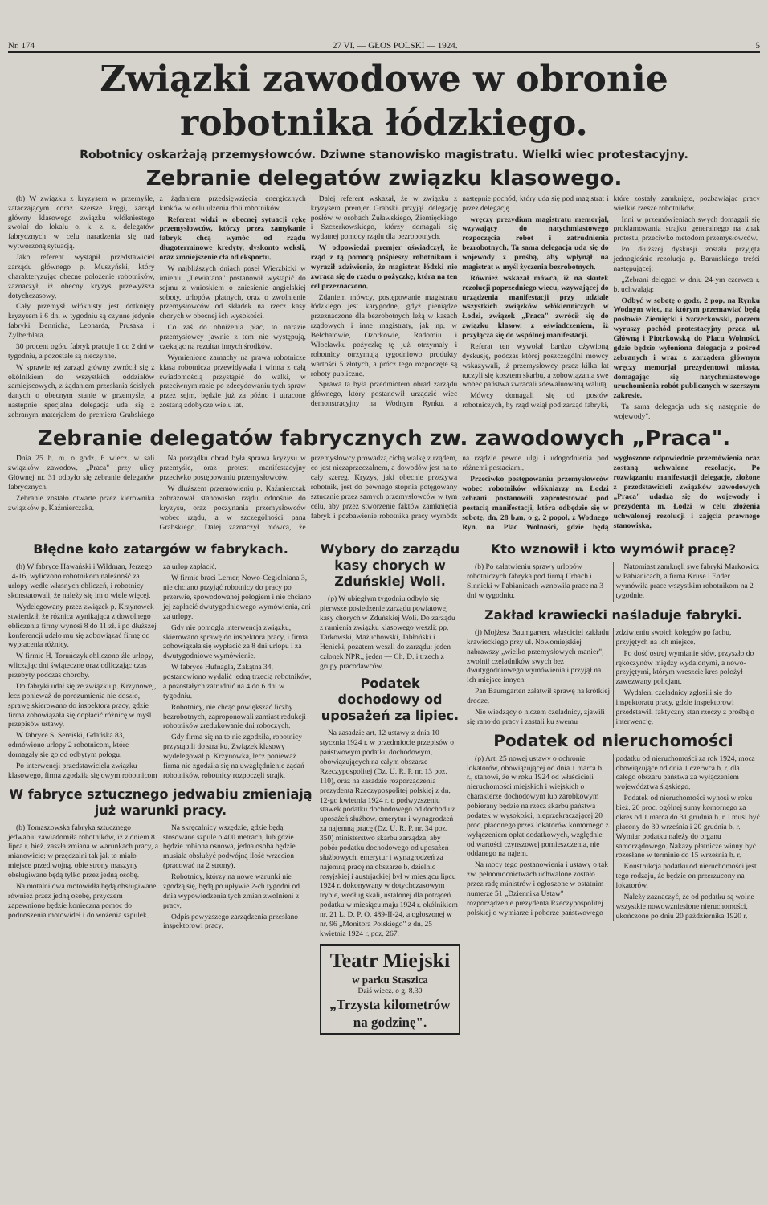Nr. 174 27 VI. — GŁOS POLSKI — 1924. 5
Związki zawodowe w obronie robotnika łódzkiego.
Robotnicy oskarżają przemysłowców. Dziwne stanowisko magistratu. Wielki wiec protestacyjny.
Zebranie delegatów związku klasowego.
(b) W związku z kryzysem w przemyśle, zataczającym coraz szersze kręgi, zarząd główny klasowego związku włókniestego zwołał do lokalu o. k. z. z. delegatów fabrycznych w celu naradzenia się nad wytworzoną sytuacją.
Jako referent wystąpił przedstawiciel zarządu głównego p. Muszyński, który charakteryzując obecne położenie robotników, zaznaczył, iż obecny kryzys przewyższa dotychczasowy.
Cały przemysł włóknisty jest dotknięty kryzysem i 6 dni w tygodniu są czynne jedynie fabryki Bennicha, Leonarda, Prusaka i Zylberblata.
30 procent ogółu fabryk pracuje 1 do 2 dni w tygodniu, a pozostałe są nieczynne.
W sprawie tej zarząd główny zwrócił się z okólnikiem do wszystkich oddziałów zamiejscowych, z żądaniem przesłania ścisłych danych o obecnym stanie w przemyśle, a następnie specjalna delegacja uda się z zebranym materjałem do premiera Grabskiego z żądaniem przedsięwzięcia energicznych kroków w celu ulżenia doli robotników.
Referent widzi w obecnej sytuacji rękę przemysłowców, którzy przez zamykanie fabryk chcą wymóc od rządu długoterminowe kredyty, dyskonto weksli, oraz zmniejszenie cła od eksportu.
W najbliższych dniach poseł Wierzbicki w imieniu „Lewiatana" postanowił wystąpić do sejmu z wnioskiem o zniesienie angielskiej soboty, urlopów płatnych, oraz o zwolnienie przemysłowców od składek na rzecz kasy chorych w obecnej ich wysokości.
Co zaś do obniżenia płac, to narazie przemysłowcy jawnie z tem nie występują, czekając na rezultat innych środków.
Wymienione zamachy na prawa robotnicze klasa robotnicza przewidywała i winna z całą świadomością przystąpić do walki, w przeciwnym razie po zdecydowaniu tych spraw przez sejm, będzie już za późno i utracone zostaną zdobycze wielu lat.
Dalej referent wskazał, że w związku z kryzysem premjer Grabski przyjął delegację posłów w osobach Żuławskiego, Ziemięckiego i Szczerkowskiego, którzy domagali się wydatnej pomocy rządu dla bezrobotnych.
W odpowiedzi premjer oświadczył, że rząd z tą pomocą pośpieszy robotnikom i wyraził zdziwienie, że magistrat łódzki nie zwraca się do rządu o pożyczkę, która na ten cel przeznaczono.
Zdaniem mówcy, postępowanie magistratu łódzkiego jest karygodne, gdyż pieniądze przeznaczone dla bezrobotnych leżą w kasach rządowych i inne magistraty, jak np. w Bełchatowie, Ozorkowie, Radomiu i Włocławku pożyczkę tę już otrzymały i robotnicy otrzymują tygodniowo produkty wartości 5 złotych, a prócz tego rozpoczęte są roboty publiczne.
Sprawa ta była przedmiotem obrad zarządu głównego, który postanowił urządzić wiec demonstracyjny na Wodnym Rynku, a następnie pochód, który uda się pod magistrat i przez delegację
wręczy prezydium magistratu memorjał, wzywający do natychmiastowego rozpoczęcia robót i zatrudnienia bezrobotnych. Ta sama delegacja uda się do wojewody z prośbą, aby wpłynął na magistrat w myśl życzenia bezrobotnych.
Również wskazał mówca, iż na skutek rezolucji poprzedniego wiecu, wzywającej do urządzenia manifestacji przy udziale wszystkich związków włókienniczych w Łodzi, związek „Praca" zwrócił się do związku klasow. z oświadczeniem, iż przyłącza się do wspólnej manifestacji.
Referat ten wywołał bardzo ożywioną dyskusję, podczas której poszczególni mówcy wskazywali, iż przemysłowcy przez kilka lat tuczyli się kosztem skarbu, a zobowiązania swe wobec państwa zwracali zdewaluowaną walutą.
Mówcy domagali się od posłów robotniczych, by rząd wziął pod zarząd fabryki, które zostały zamknięte, pozbawiając pracy wielkie rzesze robotników.
Inni w przemówieniach swych domagali się proklamowania strajku generalnego na znak protestu, przeciwko metodom przemysłowców.
Po dłuższej dyskusji została przyjęta jednogłośnie rezolucja p. Barańskiego treści następującej:
„Zebrani delegaci w dniu 24-ym czerwca r. b. uchwalają:
Odbyć w sobotę o godz. 2 pop. na Rynku Wodnym wiec, na którym przemawiać będą posłowie Ziemięcki i Szczerkowski, poczem wyruszy pochód protestacyjny przez ul. Główną i Piotrkowską do Placu Wolności, gdzie będzie wyłoniona delegacja z pośród zebranych i wraz z zarządem głównym wręczy memorjał prezydentowi miasta, domagając się natychmiastowego uruchomienia robót publicznych w szerszym zakresie.
Ta sama delegacja uda się następnie do wojewody".
Zebranie delegatów fabrycznych zw. zawodowych „Praca".
Dnia 25 b. m. o godz. 6 wiecz. w sali związków zawodow. „Praca" przy ulicy Głównej nr. 31 odbyło się zebranie delegatów fabrycznych.
Zebranie zostało otwarte przez kierownika związków p. Kaźmierczaka.
Na porządku obrad była sprawa kryzysu w przemyśle, oraz protest manifestacyjny przeciwko postępowaniu przemysłowców.
W dłuższem przemówieniu p. Kaźmierczak zobrazował stanowisko rządu odnośnie do kryzysu, oraz poczynania przemysłowców wobec rządu, a w szczególności pana Grabskiego. Dalej zaznaczył mówca, że przemysłowcy prowadzą cichą walkę z rządem, co jest niezaprzeczalnem, a dowodów jest na to cały szereg. Kryzys, jaki obecnie przeżywa robotnik, jest do pewnego stopnia potęgowany sztucznie przez samych przemysłowców w tym celu, aby przez stworzenie faktów zamknięcia fabryk i pozbawienie robotnika pracy wymódz na rządzie pewne ulgi i udogodnienia pod różnemi postaciami.
Przeciwko postępowaniu przemysłowców wobec robotników włókniarzy m. Łodzi zebrani postanowili zaprotestować pod postacią manifestacji, która odbędzie się w sobotę, dn. 28 b.m. o g. 2 popoł. z Wodnego Ryn. na Plac Wolności, gdzie będą wygłoszone odpowiednie przemówienia oraz zostaną uchwalone rezolucje. Po rozwiązaniu manifestacji delegacje, złożone z przedstawicieli związków zawodowych „Praca" udadzą się do wojewody i prezydenta m. Łodzi w celu złożenia uchwalonej rezolucji i zajęcia prawnego stanowiska.
Błędne koło zatargów w fabrykach.
(h) W fabryce Hawański i Wildman, Jerzego 14-16, wyliczono robotnikom należność za urlopy wedle własnych obliczeń, i robotnicy skonstatowali, że należy się im o wiele więcej.
Wydelegowany przez związek p. Krzynowek stwierdził, że różnica wynikająca z dowolnego obliczenia firmy wynosi 8 do 11 zł. i po dłuższej konferencji udało mu się zobowiązać firmę do wypłacenia różnicy.
W firmie H. Toruńczyk obliczono źle urlopy, wliczając dni świąteczne oraz odliczając czas przebyty podczas choroby.
Do fabryki udał się ze związku p. Krzynowej, lecz ponieważ do porozumienia nie doszło, sprawę skierowano do inspektora pracy, gdzie firma zobowiązała się dopłacić różnicę w myśl przepisów ustawy.
W fabryce S. Sereiski, Gdańska 83, odmówiono urlopy 2 robotnicom, które domagały się go od odbytym połogu.
Po interwencji przedstawiciela związku klasowego, firma zgodziła się owym robotnicom za urlop zapłacić.
W firmie braci Lerner, Nowo-Cegielniana 3, nie chciano przyjąć robotnicy do pracy po przerwie, spowodowanej połogiem i nie chciano jej zapłacić dwutygodniowego wymówienia, ani za urlopy.
Gdy nie pomogła interwencja związku, skierowano sprawę do inspektora pracy, i firma zobowiązała się wypłacić za 8 dni urlopu i za dwutygodniowe wymówienie.
W fabryce Hufnagla, Zakątna 34, postanowiono wydalić jedną trzecią robotników, a pozostałych zatrudnić na 4 do 6 dni w tygodniu.
Robotnicy, nie chcąc powiększać liczby bezrobotnych, zaproponowali zamiast redukcji robotników zredukowanie dni roboczych.
Gdy firma się na to nie zgodziła, robotnicy przystąpili do strajku. Związek klasowy wydelegował p. Krzynowka, lecz ponieważ firma nie zgodziła się na uwzględnienie żądań robotników, robotnicy rozpoczęli strajk.
W fabryce sztucznego jedwabiu zmieniają już warunki pracy.
(b) Tomaszowska fabryka sztucznego jedwabiu zawiadomiła robotników, iż z dniem 8 lipca r. bież. zaszła zmiana w warunkach pracy, a mianowicie: w przędzalni tak jak to miało miejsce przed wojną, obie strony maszyny obsługiwane będą tylko przez jedną osobę.
Na motalni dwa motowidła będą obsługiwane również przez jedną osobę, przyczem zapewniono będzie konieczna pomoc do podnoszenia motowideł i do wożenia szpulek.
Na skręcalnicy wszędzie, gdzie będą stosowane szpule o 400 metrach, lub gdzie będzie robiona osnowa, jedna osoba będzie musiała obsłużyć podwójną ilość wrzecion (pracować na 2 strony).
Robotnicy, którzy na nowe warunki nie zgodzą się, będą po upływie 2-ch tygodni od dnia wypowiedzenia tych zmian zwolnieni z pracy.
Odpis powyższego zarządzenia przesłano inspektorowi pracy.
Wybory do zarządu kasy chorych w Zduńskiej Woli.
(p) W ubiegłym tygodniu odbyło się pierwsze posiedzenie zarządu powiatowej kasy chorych w Zduńskiej Woli. Do zarządu z ramienia związku klasowego weszli: pp. Tarkowski, Mażuchowski, Jabłoński i Henicki, pozatem weszli do zarządu: jeden członek NPR., jeden — Ch. D. i trzech z grupy pracodawców.
Podatek dochodowy od uposażeń za lipiec.
Na zasadzie art. 12 ustawy z dnia 10 stycznia 1924 r. w przedmiocie przepisów o państwowym podatku dochodowym, obowiązujących na całym obszarze Rzeczypospolitej (Dz. U. R. P. nr. 13 poz. 110), oraz na zasadzie rozporządzenia prezydenta Rzeczypospolitej polskiej z dn. 12-go kwietnia 1924 r. o podwyższeniu stawek podatku dochodowego od dochodu z uposażeń służbow. emerytur i wynagrodzeń za najemną pracę (Dz. U. R. P. nr. 34 poz. 350) ministerstwo skarbu zarządza, aby pobór podatku dochodowego od uposażeń służbowych, emerytur i wynagrodzeń za najemną pracę na obszarze b. dzielnic rosyjskiej i austrjackiej był w miesiącu lipcu 1924 r. dokonywany w dotychczasowym trybie, według skali, ustalonej dla potrąceń podatku w miesiącu maju 1924 r. okólnikiem nr. 21 L. D. P. O. 489-II-24, a ogłoszonej w nr. 96 „Monitora Polskiego" z dn. 25 kwietnia 1924 r. poz. 267.
Teatr Miejski
w parku Staszica
Dziś wiecz. o g. 8.30
„Trzysta kilometrów na godzinę".
Kto wznowił i kto wymówił pracę?
(b) Po załatwieniu sprawy urlopów robotniczych fabryka pod firmą Urbach i Sinnicki w Pabianicach wznowiła prace na 3 dni w tygodniu.
Natomiast zamknęli swe fabryki Markowicz w Pabianicach, a firma Kruse i Ender wymówiła prace wszystkim robotnikom na 2 tygodnie.
Zakład krawiecki naśladuje fabryki.
(j) Mojżesz Baumgarten, właściciel zakładu krawieckiego przy ul. Nowomiejskiej nabrawszy „wielko przemysłowych manier", zwolnił czeladników swych bez dwutygodniowego wymówienia i przyjął na ich miejsce innych.
Pan Baumgarten załatwił sprawę na krótkiej drodze.
Nie wiedzący o niczem czeladnicy, zjawili się rano do pracy i zastali ku swemu zdziwieniu swoich kolegów po fachu, przyjętych na ich miejsce.
Po dość ostrej wymianie słów, przyszło do rękoczynów między wydalonymi, a nowo-przyjętymi, którym wreszcie kres położył zawezwany policjant.
Wydaleni czeladnicy zgłosili się do inspektoratu pracy, gdzie inspektorowi przedstawili faktyczny stan rzeczy z prośbą o interwencję.
Podatek od nieruchomości
(p) Art. 25 nowej ustawy o ochronie lokatorów, obowiązującej od dnia 1 marca b. r., stanowi, że w roku 1924 od właścicieli nieruchomości miejskich i wiejskich o charakterze dochodowym lub zarobkowym pobierany będzie na rzecz skarbu państwa podatek w wysokości, nieprzekraczającej 20 proc. płaconego przez lokatorów komornego z wyłączeniem opłat dodatkowych, względnie od wartości czynszowej pomieszczenia, nie oddanego na najem.
Na mocy tego postanowienia i ustawy o tak zw. pełnomocnictwach uchwalone zostało przez radę ministrów i ogłoszone w ostatnim numerze 51 „Dziennika Ustaw" rozporządzenie prezydenta Rzeczypospolitej polskiej o wymiarze i poborze państwowego podatku od nieruchomości za rok 1924, moca obowiązujące od dnia 1 czerwca b. r. dla całego obszaru państwa za wyłączeniem województwa śląskiego.
Podatek od nieruchomości wynosi w roku bież. 20 proc. ogólnej sumy komornego za okres od 1 marca do 31 grudnia b. r. i musi być płacony do 30 września i 20 grudnia b. r. Wymiar podatku należy do organu samorządowego. Nakazy płatnicze winny być rozesłane w terminie do 15 września b. r.
Konstrukcja podatku od nieruchomości jest tego rodzaju, że będzie on przerzucony na lokatorów.
Należy zaznaczyć, że od podatku są wolne wszystkie nowowzniesione nieruchomości, ukończone po dniu 20 października 1920 r.